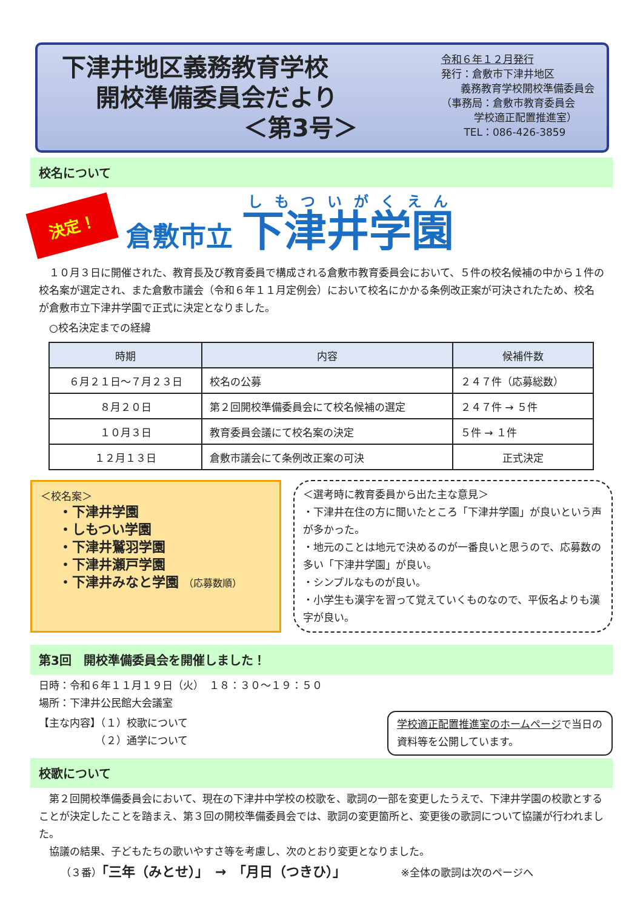下津井地区義務教育学校
開校準備委員会だより
＜第3号＞
令和６年１２月発行
発行：倉敷市下津井地区
義務教育学校開校準備委員会
（事務局：倉敷市教育委員会
学校適正配置推進室）
TEL：086-426-3859
校名について
決定！
倉敷市立 下津井学園
　１０月３日に開催された、教育長及び教育委員で構成される倉敷市教育委員会において、５件の校名候補の中から１件の校名案が選定され、また倉敷市議会（令和６年１１月定例会）において校名にかかる条例改正案が可決されたため、校名が倉敷市立下津井学園で正式に決定となりました。
　○校名決定までの経緯
| 時期 | 内容 | 候補件数 |
| --- | --- | --- |
| ６月２１日～７月２３日 | 校名の公募 | ２４７件（応募総数） |
| ８月２０日 | 第２回開校準備委員会にて校名候補の選定 | ２４７件 → ５件 |
| １０月３日 | 教育委員会議にて校名案の決定 | ５件 → １件 |
| １２月１３日 | 倉敷市議会にて条例改正案の可決 | 正式決定 |
＜校名案＞
・下津井学園
・しもつい学園
・下津井鷲羽学園
・下津井瀬戸学園
・下津井みなと学園 （応募数順）
＜選考時に教育委員から出た主な意見＞
・下津井在住の方に聞いたところ「下津井学園」が良いという声が多かった。
・地元のことは地元で決めるのが一番良いと思うので、応募数の多い「下津井学園」が良い。
・シンプルなものが良い。
・小学生も漢字を習って覚えていくものなので、平仮名よりも漢字が良い。
第3回　開校準備委員会を開催しました！
日時：令和６年１１月１９日（火）　１８：３０～１９：５０
場所：下津井公民館大会議室
【主な内容】（１）校歌について
　　　　　　（２）通学について
学校適正配置推進室のホームページで当日の資料等を公開しています。
校歌について
　第２回開校準備委員会において、現在の下津井中学校の校歌を、歌詞の一部を変更したうえで、下津井学園の校歌とすることが決定したことを踏まえ、第３回の開校準備委員会では、歌詞の変更箇所と、変更後の歌詞について協議が行われました。
　協議の結果、子どもたちの歌いやすさ等を考慮し、次のとおり変更となりました。
（３番）「三年（みとせ）」　→　「月日（つきひ）」 ※全体の歌詞は次のページへ